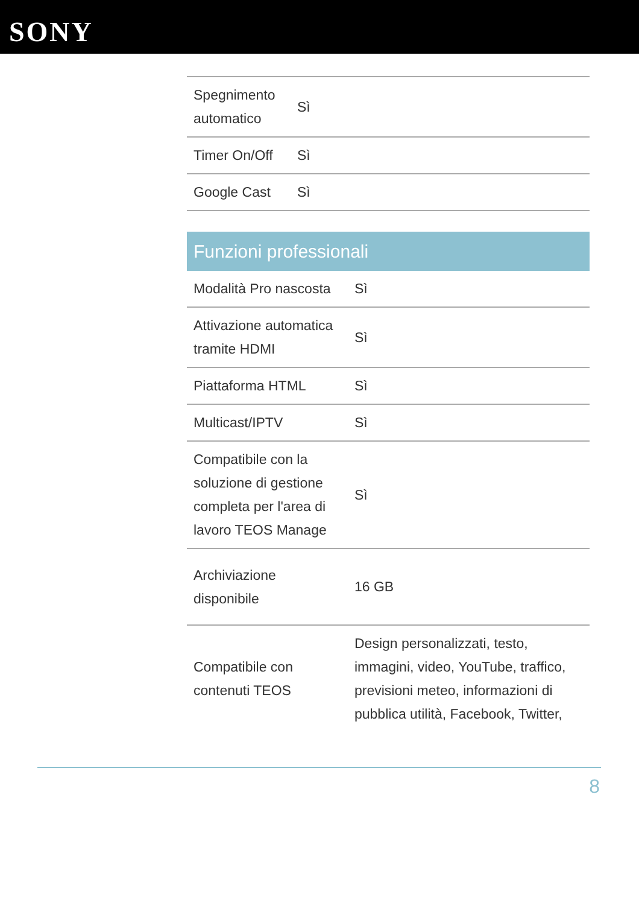SONY
| Spegnimento automatico | Sì |
| Timer On/Off | Sì |
| Google Cast | Sì |
Funzioni professionali
| Modalità Pro nascosta | Sì |
| Attivazione automatica tramite HDMI | Sì |
| Piattaforma HTML | Sì |
| Multicast/IPTV | Sì |
| Compatibile con la soluzione di gestione completa per l'area di lavoro TEOS Manage | Sì |
| Archiviazione disponibile | 16 GB |
| Compatibile con contenuti TEOS | Design personalizzati, testo, immagini, video, YouTube, traffico, previsioni meteo, informazioni di pubblica utilità, Facebook, Twitter, |
8